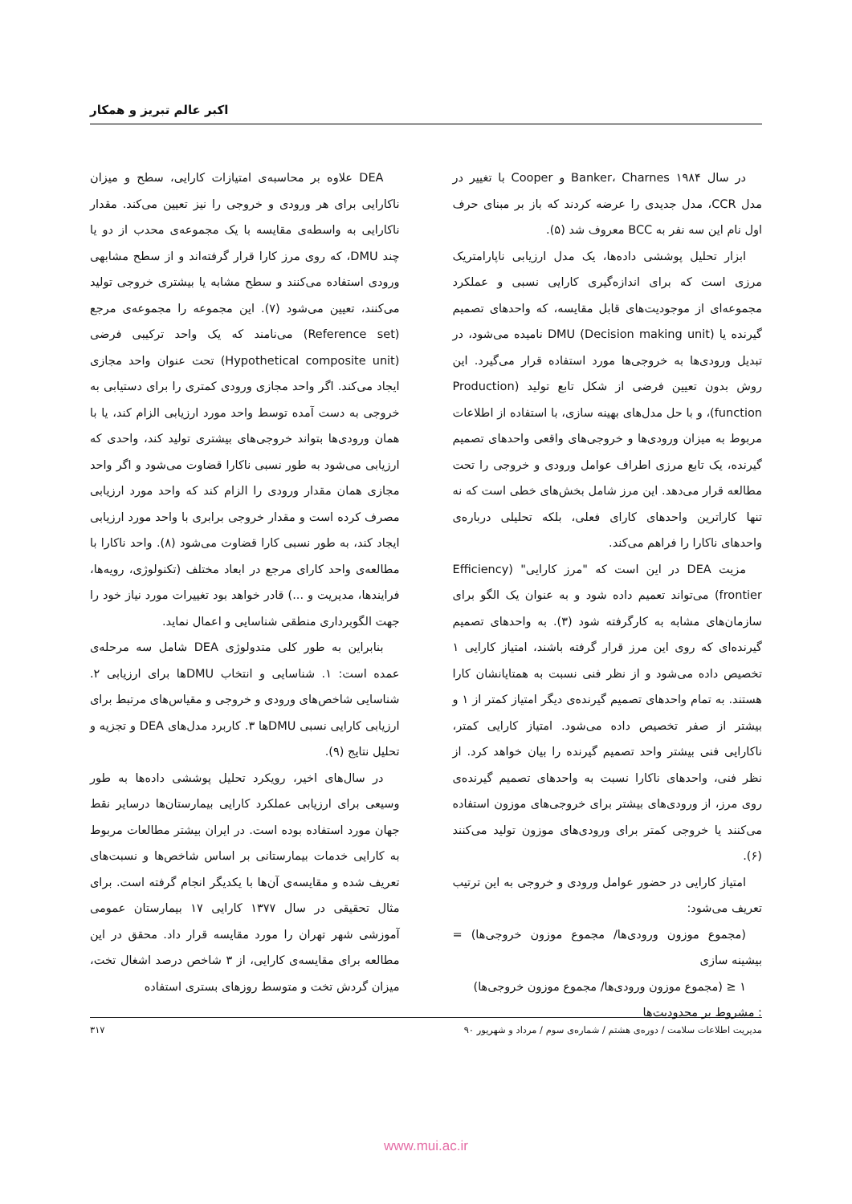اکبر عالم تبریز و همکار
در سال ۱۹۸۴ Banker، Charnes و Cooper با تغییر در مدل CCR، مدل جدیدی را عرضه کردند که باز بر مبنای حرف اول نام این سه نفر به BCC معروف شد (۵).
ابزار تحلیل پوششی داده‌ها، یک مدل ارزیابی ناپارامتریک مرزی است که برای اندازه‌گیری کارایی نسبی و عملکرد مجموعه‌ای از موجودیت‌های قابل مقایسه، که واحدهای تصمیم گیرنده یا DMU (Decision making unit) نامیده می‌شود، در تبدیل ورودی‌ها به خروجی‌ها مورد استفاده قرار می‌گیرد. این روش بدون تعیین فرضی از شکل تابع تولید (Production function)، و با حل مدل‌های بهینه سازی، با استفاده از اطلاعات مربوط به میزان ورودی‌ها و خروجی‌های واقعی واحدهای تصمیم گیرنده، یک تابع مرزی اطراف عوامل ورودی و خروجی را تحت مطالعه قرار می‌دهد. این مرز شامل بخش‌های خطی است که نه تنها کاراترین واحدهای کارای فعلی، بلکه تحلیلی درباره‌ی واحدهای ناکارا را فراهم می‌کند.
مزیت DEA در این است که "مرز کارایی" (Efficiency frontier) می‌تواند تعمیم داده شود و به عنوان یک الگو برای سازمان‌های مشابه به کارگرفته شود (۳). به واحدهای تصمیم گیرنده‌ای که روی این مرز قرار گرفته باشند، امتیاز کارایی ۱ تخصیص داده می‌شود و از نظر فنی نسبت به همتایانشان کارا هستند. به تمام واحدهای تصمیم گیرنده‌ی دیگر امتیاز کمتر از ۱ و بیشتر از صفر تخصیص داده می‌شود. امتیاز کارایی کمتر، ناکارایی فنی بیشتر واحد تصمیم گیرنده را بیان خواهد کرد. از نظر فنی، واحدهای ناکارا نسبت به واحدهای تصمیم گیرنده‌ی روی مرز، از ورودی‌های بیشتر برای خروجی‌های موزون استفاده می‌کنند یا خروجی کمتر برای ورودی‌های موزون تولید می‌کنند (۶).
امتیاز کارایی در حضور عوامل ورودی و خروجی به این ترتیب تعریف می‌شود:
(مجموع موزون ورودی‌ها/ مجموع موزون خروجی‌ها) = بیشینه سازی
۱ ≤ (مجموع موزون ورودی‌ها/ مجموع موزون خروجی‌ها)
: مشروط بر محدودیت‌ها
DEA علاوه بر محاسبه‌ی امتیازات کارایی، سطح و میزان ناکارایی برای هر ورودی و خروجی را نیز تعیین می‌کند. مقدار ناکارایی به واسطه‌ی مقایسه با یک مجموعه‌ی محدب از دو یا چند DMU، که روی مرز کارا قرار گرفته‌اند و از سطح مشابهی ورودی استفاده می‌کنند و سطح مشابه یا بیشتری خروجی تولید می‌کنند، تعیین می‌شود (۷). این مجموعه را مجموعه‌ی مرجع (Reference set) می‌نامند که یک واحد ترکیبی فرضی (Hypothetical composite unit) تحت عنوان واحد مجازی ایجاد می‌کند. اگر واحد مجازی ورودی کمتری را برای دستیابی به خروجی به دست آمده توسط واحد مورد ارزیابی الزام کند، یا با همان ورودی‌ها بتواند خروجی‌های بیشتری تولید کند، واحدی که ارزیابی می‌شود به طور نسبی ناکارا قضاوت می‌شود و اگر واحد مجازی همان مقدار ورودی را الزام کند که واحد مورد ارزیابی مصرف کرده است و مقدار خروجی برابری با واحد مورد ارزیابی ایجاد کند، به طور نسبی کارا قضاوت می‌شود (۸). واحد ناکارا با مطالعه‌ی واحد کارای مرجع در ابعاد مختلف (تکنولوژی، رویه‌ها، فرایندها، مدیریت و ...) قادر خواهد بود تغییرات مورد نیاز خود را جهت الگوبرداری منطقی شناسایی و اعمال نماید.
بنابراین به طور کلی متدولوژی DEA شامل سه مرحله‌ی عمده است: ۱. شناسایی و انتخاب DMUها برای ارزیابی ۲. شناسایی شاخص‌های ورودی و خروجی و مقیاس‌های مرتبط برای ارزیابی کارایی نسبی DMUها ۳. کاربرد مدل‌های DEA و تجزیه و تحلیل نتایج (۹).
در سال‌های اخیر، رویکرد تحلیل پوششی داده‌ها به طور وسیعی برای ارزیابی عملکرد کارایی بیمارستان‌ها درسایر نقط جهان مورد استفاده بوده است. در ایران بیشتر مطالعات مربوط به کارایی خدمات بیمارستانی بر اساس شاخص‌ها و نسبت‌های تعریف شده و مقایسه‌ی آن‌ها با یکدیگر انجام گرفته است. برای مثال تحقیقی در سال ۱۳۷۷ کارایی ۱۷ بیمارستان عمومی آموزشی شهر تهران را مورد مقایسه قرار داد. محقق در این مطالعه برای مقایسه‌ی کارایی، از ۳ شاخص درصد اشغال تخت، میزان گردش تخت و متوسط روزهای بستری استفاده
مدیریت اطلاعات سلامت / دوره‌ی هشتم / شماره‌ی سوم / مرداد و شهریور ۹۰ ۳۱۷
www.mui.ac.ir